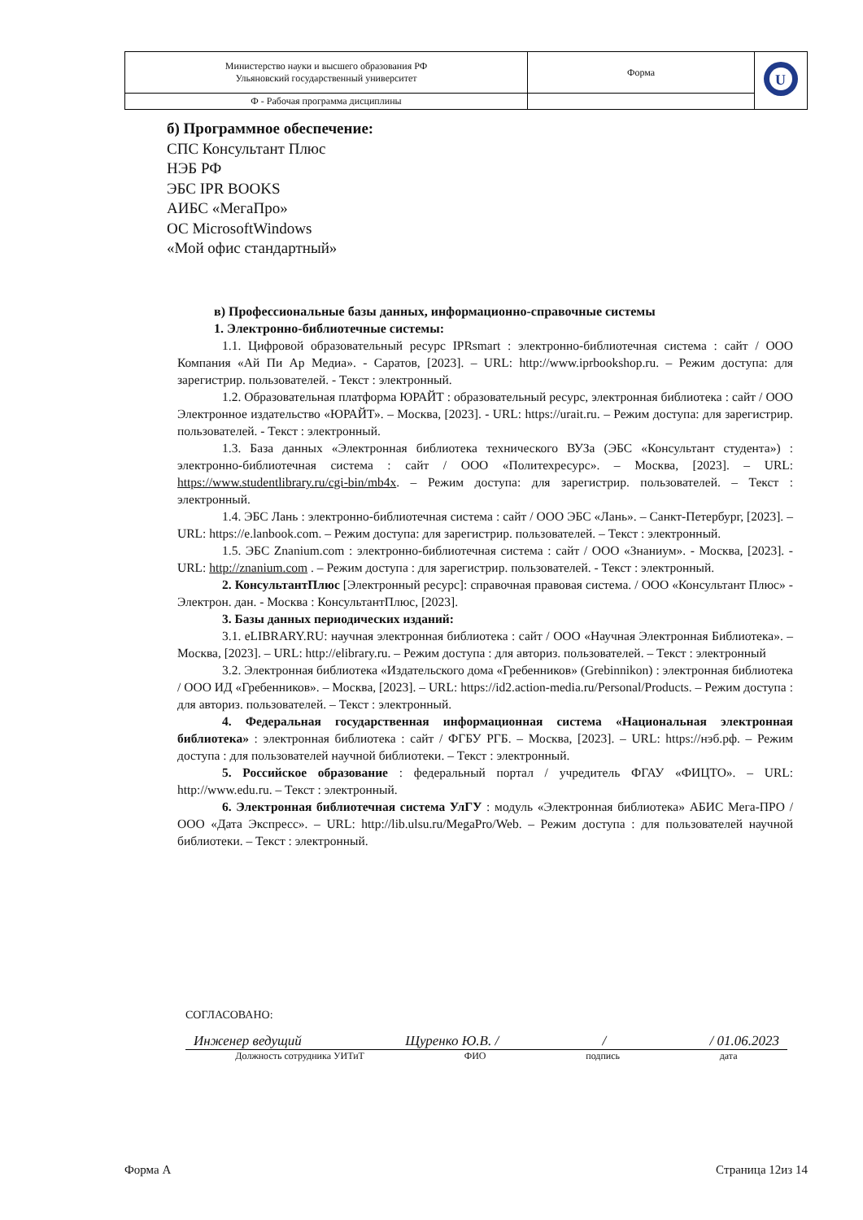| Министерство науки и высшего образования РФ Ульяновский государственный университет | Форма | U |
| Ф - Рабочая программа дисциплины | | |
б) Программное обеспечение:
СПС Консультант Плюс
НЭБ РФ
ЭБС IPR BOOKS
АИБС «МегаПро»
ОС MicrosoftWindows
«Мой офис стандартный»
в) Профессиональные базы данных, информационно-справочные системы
1. Электронно-библиотечные системы:
1.1. Цифровой образовательный ресурс IPRsmart : электронно-библиотечная система : сайт / ООО Компания «Ай Пи Ар Медиа». - Саратов, [2023]. – URL: http://www.iprbookshop.ru. – Режим доступа: для зарегистрир. пользователей. - Текст : электронный.
1.2. Образовательная платформа ЮРАЙТ : образовательный ресурс, электронная библиотека : сайт / ООО Электронное издательство «ЮРАЙТ». – Москва, [2023]. - URL: https://urait.ru. – Режим доступа: для зарегистрир. пользователей. - Текст : электронный.
1.3. База данных «Электронная библиотека технического ВУЗа (ЭБС «Консультант студента») : электронно-библиотечная система : сайт / ООО «Политехресурс». – Москва, [2023]. – URL: https://www.studentlibrary.ru/cgi-bin/mb4x. – Режим доступа: для зарегистрир. пользователей. – Текст : электронный.
1.4. ЭБС Лань : электронно-библиотечная система : сайт / ООО ЭБС «Лань». – Санкт-Петербург, [2023]. – URL: https://e.lanbook.com. – Режим доступа: для зарегистрир. пользователей. – Текст : электронный.
1.5. ЭБС Znanium.com : электронно-библиотечная система : сайт / ООО «Знаниум». - Москва, [2023]. - URL: http://znanium.com . – Режим доступа : для зарегистрир. пользователей. - Текст : электронный.
2. КонсультантПлюс [Электронный ресурс]: справочная правовая система. / ООО «Консультант Плюс» - Электрон. дан. - Москва : КонсультантПлюс, [2023].
3. Базы данных периодических изданий:
3.1. eLIBRARY.RU: научная электронная библиотека : сайт / ООО «Научная Электронная Библиотека». – Москва, [2023]. – URL: http://elibrary.ru. – Режим доступа : для авториз. пользователей. – Текст : электронный
3.2. Электронная библиотека «Издательского дома «Гребенников» (Grebinnikon) : электронная библиотека / ООО ИД «Гребенников». – Москва, [2023]. – URL: https://id2.action-media.ru/Personal/Products. – Режим доступа : для авториз. пользователей. – Текст : электронный.
4. Федеральная государственная информационная система «Национальная электронная библиотека» : электронная библиотека : сайт / ФГБУ РГБ. – Москва, [2023]. – URL: https://нэб.рф. – Режим доступа : для пользователей научной библиотеки. – Текст : электронный.
5. Российское образование : федеральный портал / учредитель ФГАУ «ФИЦТО». – URL: http://www.edu.ru. – Текст : электронный.
6. Электронная библиотечная система УлГУ : модуль «Электронная библиотека» АБИС Мега-ПРО / ООО «Дата Экспресс». – URL: http://lib.ulsu.ru/MegaPro/Web. – Режим доступа : для пользователей научной библиотеки. – Текст : электронный.
СОГЛАСОВАНО:
Инженер ведущий Щуренко Ю.В. / / / 01.06.2023
Должность сотрудника УИТиТ ФИО подпись дата
Форма А Страница 12из 14